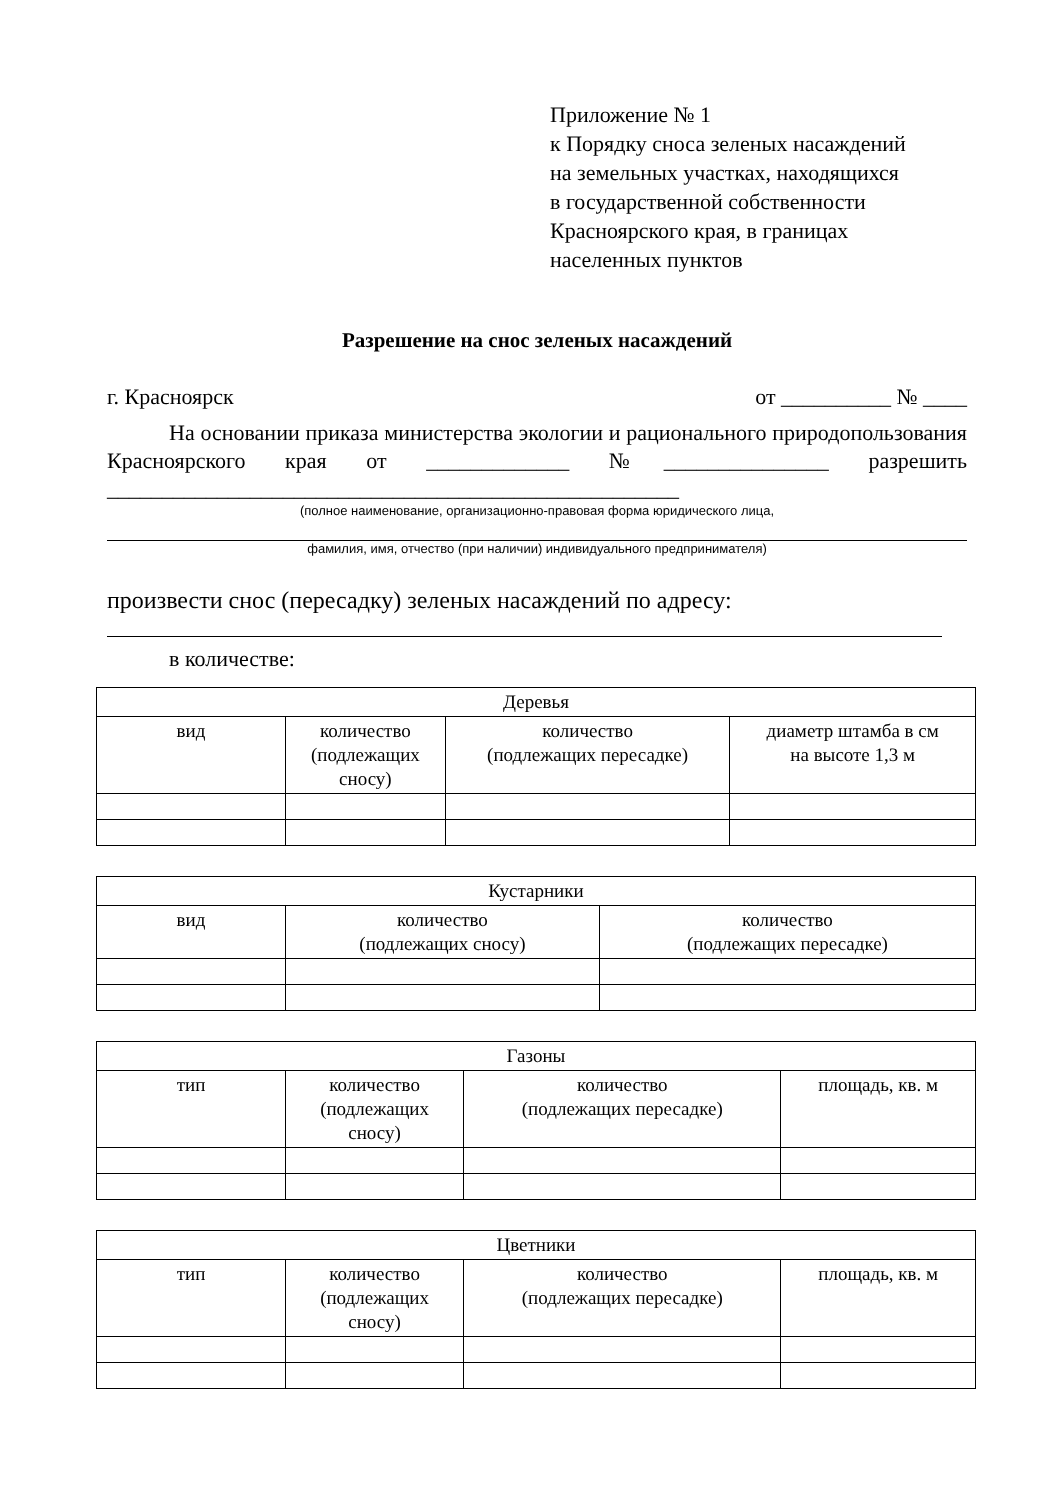Приложение № 1
к Порядку сноса зеленых насаждений
на земельных участках, находящихся
в государственной собственности
Красноярского края, в границах
населенных пунктов
Разрешение на снос зеленых насаждений
г. Красноярск от __________ № ____
На основании приказа министерства экологии и рационального природопользования Красноярского края от _____________ №_______________ разрешить ____________________________________________________
(полное наименование, организационно-правовая форма юридического лица,
фамилия, имя, отчество (при наличии) индивидуального предпринимателя)
произвести снос (пересадку) зеленых насаждений по адресу:
в количестве:
| Деревья | | | |
| --- | --- | --- | --- |
| вид | количество (подлежащих сносу) | количество (подлежащих пересадке) | диаметр штамба в см на высоте 1,3 м |
| Кустарники | | |
| --- | --- | --- |
| вид | количество (подлежащих сносу) | количество (подлежащих пересадке) |
| Газоны | | | |
| --- | --- | --- | --- |
| тип | количество (подлежащих сносу) | количество (подлежащих пересадке) | площадь, кв. м |
| Цветники | | | |
| --- | --- | --- | --- |
| тип | количество (подлежащих сносу) | количество (подлежащих пересадке) | площадь, кв. м |